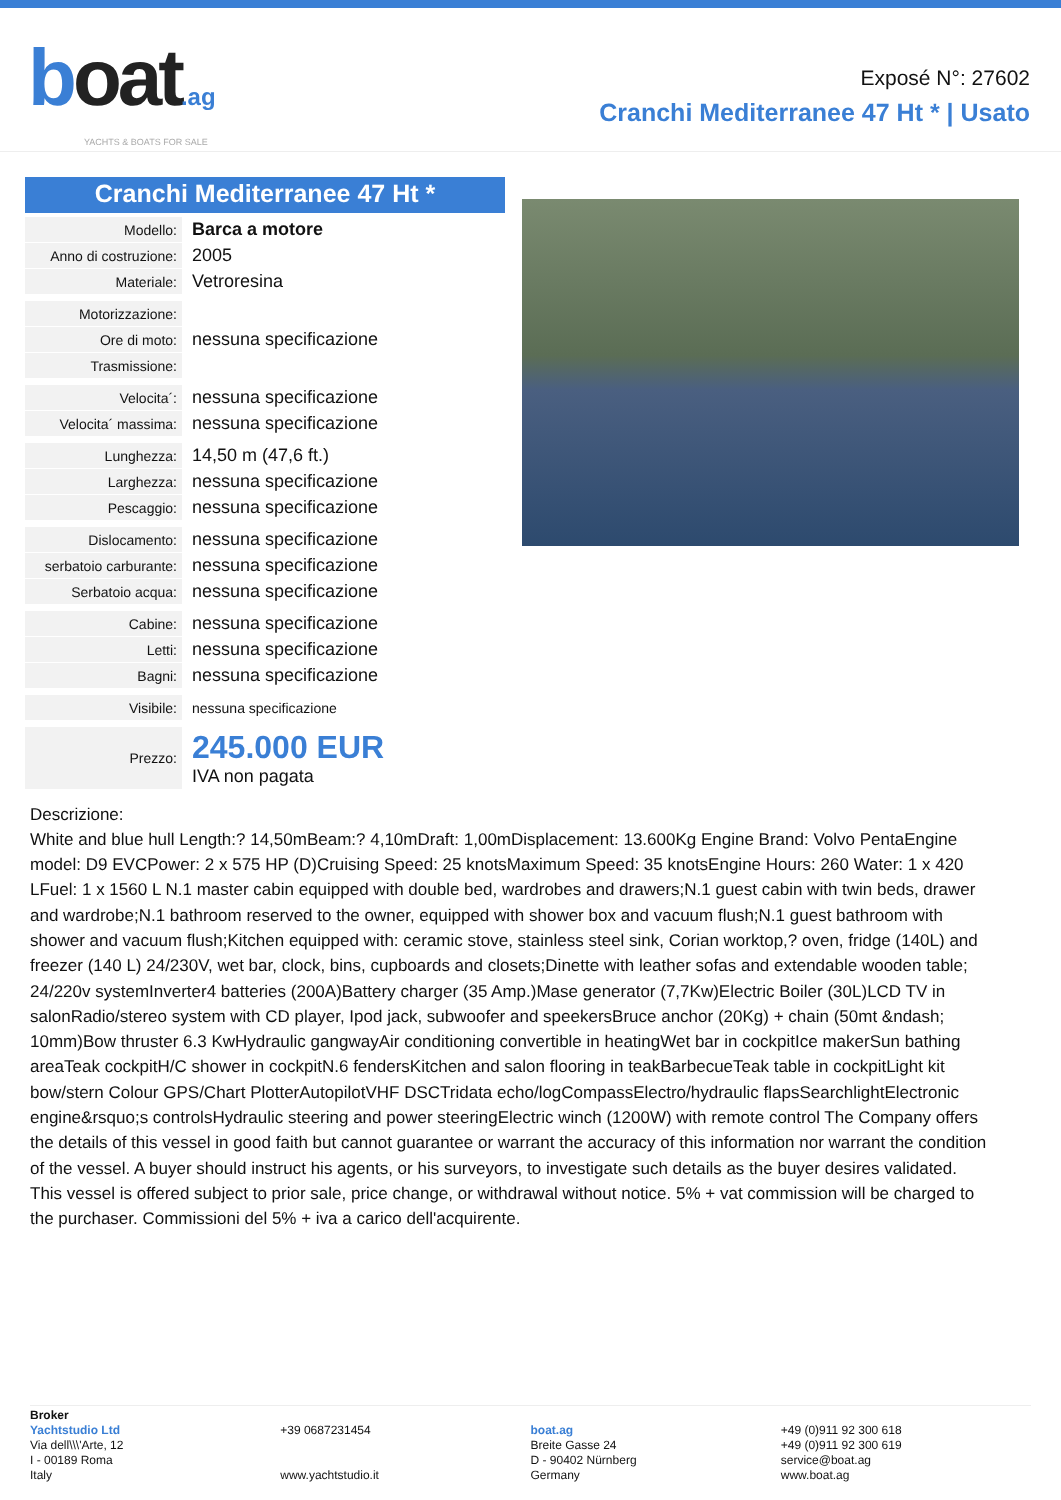boat.ag
YACHTS & BOATS FOR SALE
Exposé N°: 27602
Cranchi Mediterranee 47 Ht * | Usato
Cranchi Mediterranee 47 Ht *
| Modello: | Barca a motore |
| Anno di costruzione: | 2005 |
| Materiale: | Vetroresina |
| Motorizzazione: | |
| Ore di moto: | nessuna specificazione |
| Trasmissione: | |
| Velocita´: | nessuna specificazione |
| Velocita´ massima: | nessuna specificazione |
| Lunghezza: | 14,50 m (47,6 ft.) |
| Larghezza: | nessuna specificazione |
| Pescaggio: | nessuna specificazione |
| Dislocamento: | nessuna specificazione |
| serbatoio carburante: | nessuna specificazione |
| Serbatoio acqua: | nessuna specificazione |
| Cabine: | nessuna specificazione |
| Letti: | nessuna specificazione |
| Bagni: | nessuna specificazione |
| Visibile: | nessuna specificazione |
| Prezzo: | 245.000 EUR IVA non pagata |
Descrizione:
White and blue hull Length:? 14,50mBeam:? 4,10mDraft: 1,00mDisplacement: 13.600Kg Engine Brand: Volvo PentaEngine model: D9 EVCPower: 2 x 575 HP (D)Cruising Speed: 25 knotsMaximum Speed: 35 knotsEngine Hours: 260 Water: 1 x 420 LFuel: 1 x 1560 L N.1 master cabin equipped with double bed, wardrobes and drawers;N.1 guest cabin with twin beds, drawer and wardrobe;N.1 bathroom reserved to the owner, equipped with shower box and vacuum flush;N.1 guest bathroom with shower and vacuum flush;Kitchen equipped with: ceramic stove, stainless steel sink, Corian worktop,? oven, fridge (140L) and freezer (140 L) 24/230V, wet bar, clock, bins, cupboards and closets;Dinette with leather sofas and extendable wooden table; 24/220v systemInverter4 batteries (200A)Battery charger (35 Amp.)Mase generator (7,7Kw)Electric Boiler (30L)LCD TV in salonRadio/stereo system with CD player, Ipod jack, subwoofer and speekersBruce anchor (20Kg) + chain (50mt &ndash; 10mm)Bow thruster 6.3 KwHydraulic gangwayAir conditioning convertible in heatingWet bar in cockpitIce makerSun bathing areaTeak cockpitH/C shower in cockpitN.6 fendersKitchen and salon flooring in teakBarbecueTeak table in cockpitLight kit bow/stern Colour GPS/Chart PlotterAutopilotVHF DSCTridata echo/logCompassElectro/hydraulic flapsSearchlightElectronic engine&rsquo;s controlsHydraulic steering and power steeringElectric winch (1200W) with remote control The Company offers the details of this vessel in good faith but cannot guarantee or warrant the accuracy of this information nor warrant the condition of the vessel. A buyer should instruct his agents, or his surveyors, to investigate such details as the buyer desires validated. This vessel is offered subject to prior sale, price change, or withdrawal without notice. 5% + vat commission will be charged to the purchaser. Commissioni del 5% + iva a carico dell'acquirente.
Broker
Yachtstudio Ltd
Via dell\\\'Arte, 12
I - 00189 Roma
Italy
+39 0687231454
www.yachtstudio.it
boat.ag
Breite Gasse 24
D - 90402 Nürnberg
Germany
+49 (0)911 92 300 618
+49 (0)911 92 300 619
service@boat.ag
www.boat.ag